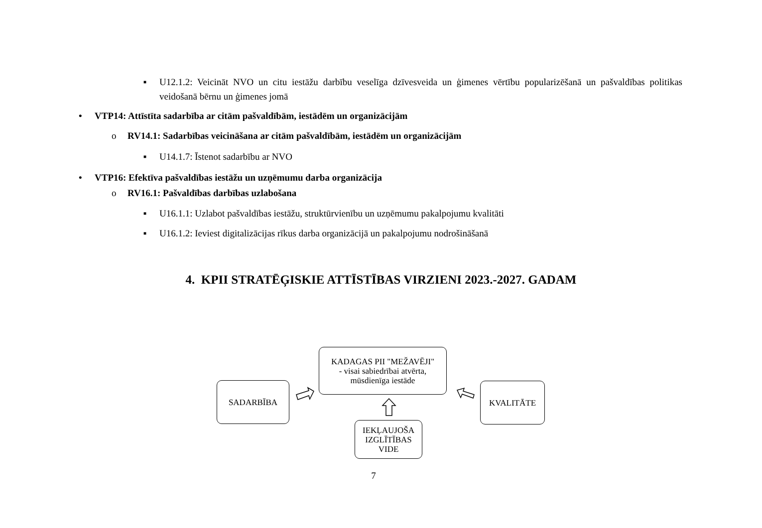■ U12.1.2: Veicināt NVO un citu iestāžu darbību veselīga dzīvesveida un ģimenes vērtību popularizēšanā un pašvaldības politikas veidošanā bērnu un ģimenes jomā
• VTP14: Attīstīta sadarbība ar citām pašvaldībām, iestādēm un organizācijām
o RV14.1: Sadarbības veicināšana ar citām pašvaldībām, iestādēm un organizācijām
■ U14.1.7: Īstenot sadarbību ar NVO
• VTP16: Efektīva pašvaldības iestāžu un uzņēmumu darba organizācija
o RV16.1: Pašvaldības darbības uzlabošana
■ U16.1.1: Uzlabot pašvaldības iestāžu, struktūrvienību un uzņēmumu pakalpojumu kvalitāti
■ U16.1.2: Ieviest digitalizācijas rīkus darba organizācijā un pakalpojumu nodrošināšanā
4. KPII STRATĒĢISKIE ATTĪSTĪBAS VIRZIENI 2023.-2027. GADAM
KADAGAS PII "MEŽAVĒJI"
- visai sabiedrībai atvērta,
mūsdienīga iestāde
SADARBĪBA KVALITĀTE
IEKĻAUJOŠA
IZGLĪTĪBAS
VIDE
7